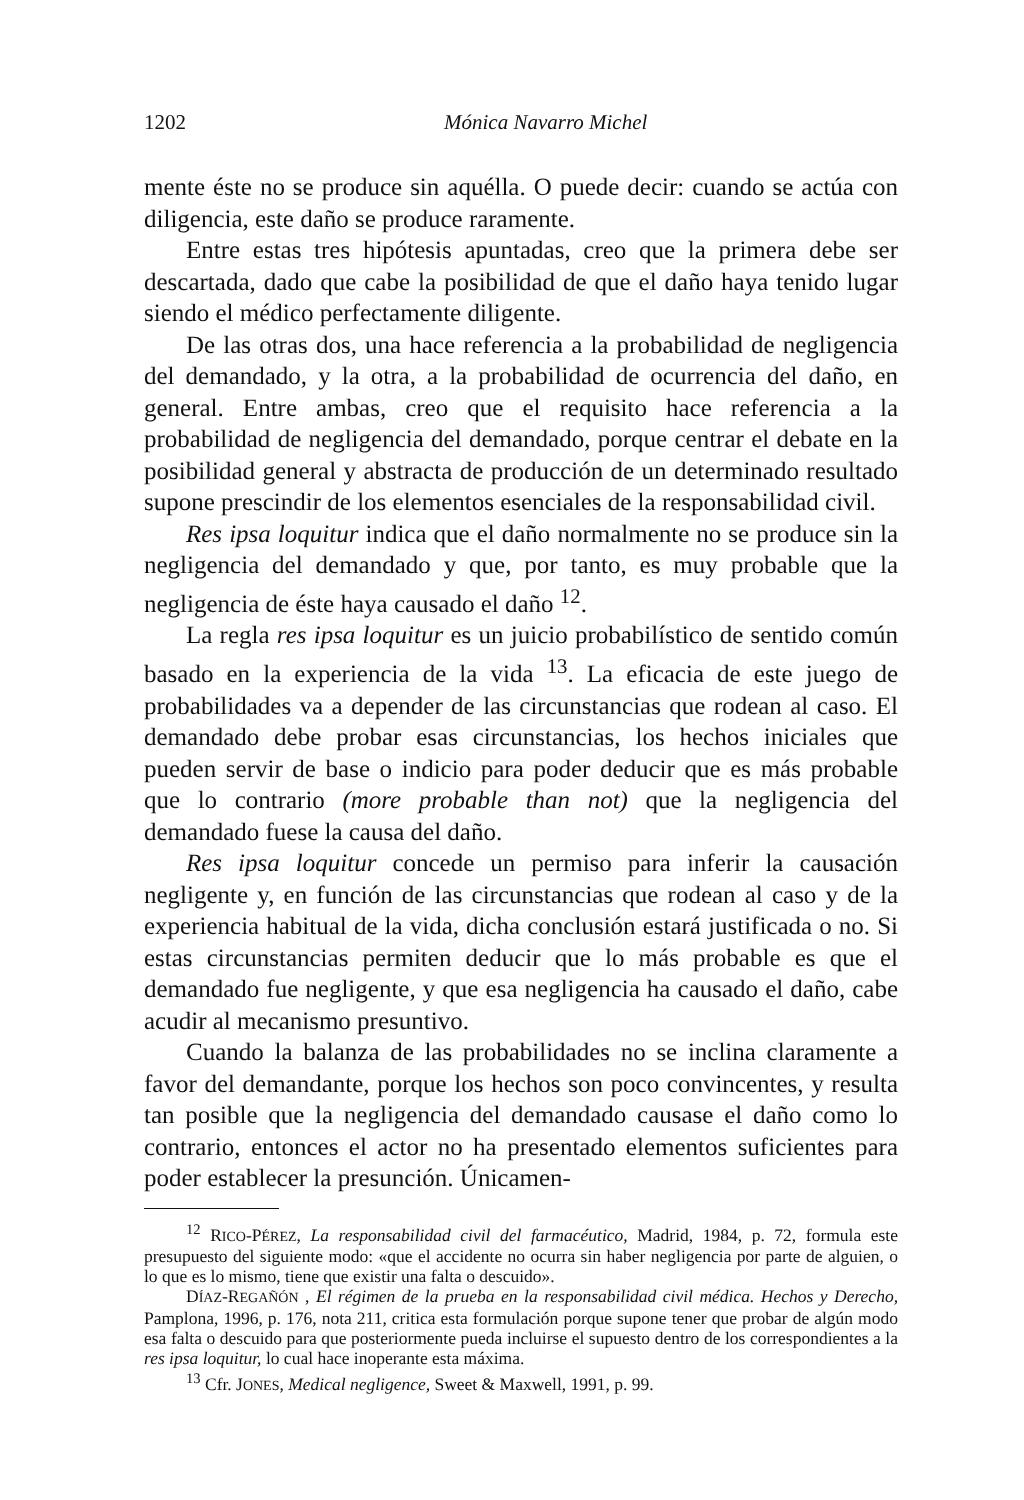1202 Mónica Navarro Michel
mente éste no se produce sin aquélla. O puede decir: cuando se actúa con diligencia, este daño se produce raramente.
Entre estas tres hipótesis apuntadas, creo que la primera debe ser descartada, dado que cabe la posibilidad de que el daño haya tenido lugar siendo el médico perfectamente diligente.
De las otras dos, una hace referencia a la probabilidad de negligencia del demandado, y la otra, a la probabilidad de ocurrencia del daño, en general. Entre ambas, creo que el requisito hace referencia a la probabilidad de negligencia del demandado, porque centrar el debate en la posibilidad general y abstracta de producción de un determinado resultado supone prescindir de los elementos esenciales de la responsabilidad civil.
Res ipsa loquitur indica que el daño normalmente no se produce sin la negligencia del demandado y que, por tanto, es muy probable que la negligencia de éste haya causado el daño <sup>12</sup>.
La regla res ipsa loquitur es un juicio probabilístico de sentido común basado en la experiencia de la vida <sup>13</sup>. La eficacia de este juego de probabilidades va a depender de las circunstancias que rodean al caso. El demandado debe probar esas circunstancias, los hechos iniciales que pueden servir de base o indicio para poder deducir que es más probable que lo contrario (more probable than not) que la negligencia del demandado fuese la causa del daño.
Res ipsa loquitur concede un permiso para inferir la causación negligente y, en función de las circunstancias que rodean al caso y de la experiencia habitual de la vida, dicha conclusión estará justificada o no. Si estas circunstancias permiten deducir que lo más probable es que el demandado fue negligente, y que esa negligencia ha causado el daño, cabe acudir al mecanismo presuntivo.
Cuando la balanza de las probabilidades no se inclina claramente a favor del demandante, porque los hechos son poco convincentes, y resulta tan posible que la negligencia del demandado causase el daño como lo contrario, entonces el actor no ha presentado elementos suficientes para poder establecer la presunción. Únicamen-
<sup>12</sup> RICO-PÉREZ, La responsabilidad civil del farmacéutico, Madrid, 1984, p. 72, formula este presupuesto del siguiente modo: «que el accidente no ocurra sin haber negligencia por parte de alguien, o lo que es lo mismo, tiene que existir una falta o descuido».
DÍAZ-REGAÑÓN , El régimen de la prueba en la responsabilidad civil médica. Hechos y Derecho, Pamplona, 1996, p. 176, nota 211, critica esta formulación porque supone tener que probar de algún modo esa falta o descuido para que posteriormente pueda incluirse el supuesto dentro de los correspondientes a la res ipsa loquitur, lo cual hace inoperante esta máxima.
<sup>13</sup> Cfr. JONES, Medical negligence, Sweet & Maxwell, 1991, p. 99.